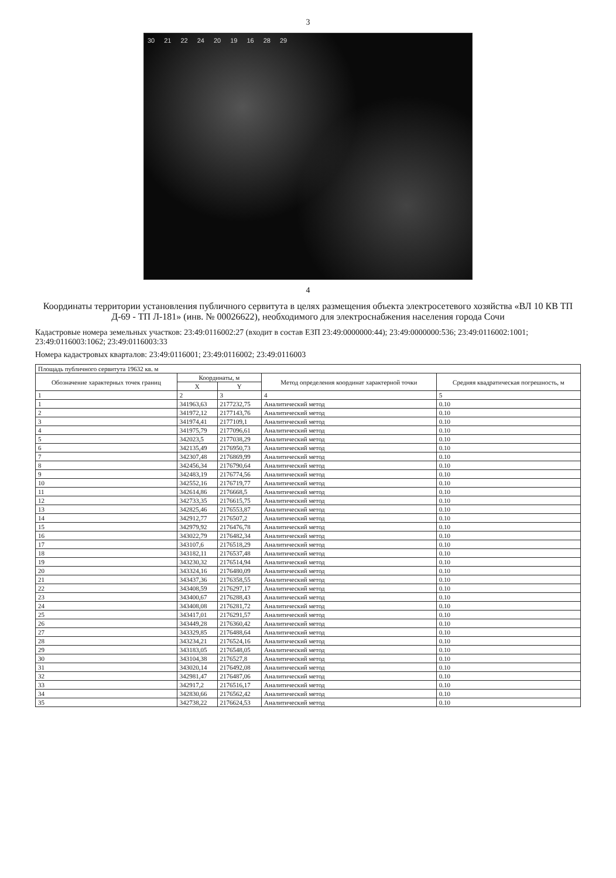3
30 21 22 24 20 19 16 28 29
4
Координаты территории установления публичного сервитута в целях размещения объекта электросетевого хозяйства «ВЛ 10 КВ ТП Д-69 - ТП Л-181» (инв. № 00026622), необходимого для электроснабжения населения города Сочи
Кадастровые номера земельных участков: 23:49:0116002:27 (входит в состав ЕЗП 23:49:0000000:44); 23:49:0000000:536; 23:49:0116002:1001; 23:49:0116003:1062; 23:49:0116003:33
Номера кадастровых кварталов: 23:49:0116001; 23:49:0116002; 23:49:0116003
| Площадь публичного сервитута 19632 кв. м | | | | |
| --- | --- | --- | --- | --- |
| Обозначение характерных точек границ | Координаты, м | | Метод определения координат характерной точки | Средняя квадратическая погрешность, м |
| | X | Y | | |
| 1 | 2 | 3 | 4 | 5 |
| 1 | 341963,63 | 2177232,75 | Аналитический метод | 0.10 |
| 2 | 341972,12 | 2177143,76 | Аналитический метод | 0.10 |
| 3 | 341974,41 | 2177109,1 | Аналитический метод | 0.10 |
| 4 | 341975,79 | 2177096,61 | Аналитический метод | 0.10 |
| 5 | 342023,5 | 2177038,29 | Аналитический метод | 0.10 |
| 6 | 342135,49 | 2176950,73 | Аналитический метод | 0.10 |
| 7 | 342307,48 | 2176869,99 | Аналитический метод | 0.10 |
| 8 | 342456,34 | 2176790,64 | Аналитический метод | 0.10 |
| 9 | 342483,19 | 2176774,56 | Аналитический метод | 0.10 |
| 10 | 342552,16 | 2176719,77 | Аналитический метод | 0.10 |
| 11 | 342614,86 | 2176668,5 | Аналитический метод | 0.10 |
| 12 | 342733,35 | 2176615,75 | Аналитический метод | 0.10 |
| 13 | 342825,46 | 2176553,87 | Аналитический метод | 0.10 |
| 14 | 342912,77 | 2176507,2 | Аналитический метод | 0.10 |
| 15 | 342979,92 | 2176476,78 | Аналитический метод | 0.10 |
| 16 | 343022,79 | 2176482,34 | Аналитический метод | 0.10 |
| 17 | 343107,6 | 2176518,29 | Аналитический метод | 0.10 |
| 18 | 343182,11 | 2176537,48 | Аналитический метод | 0.10 |
| 19 | 343230,32 | 2176514,94 | Аналитический метод | 0.10 |
| 20 | 343324,16 | 2176480,09 | Аналитический метод | 0.10 |
| 21 | 343437,36 | 2176358,55 | Аналитический метод | 0.10 |
| 22 | 343408,59 | 2176297,17 | Аналитический метод | 0.10 |
| 23 | 343400,67 | 2176288,43 | Аналитический метод | 0.10 |
| 24 | 343408,08 | 2176281,72 | Аналитический метод | 0.10 |
| 25 | 343417,01 | 2176291,57 | Аналитический метод | 0.10 |
| 26 | 343449,28 | 2176360,42 | Аналитический метод | 0.10 |
| 27 | 343329,85 | 2176488,64 | Аналитический метод | 0.10 |
| 28 | 343234,21 | 2176524,16 | Аналитический метод | 0.10 |
| 29 | 343183,05 | 2176548,05 | Аналитический метод | 0.10 |
| 30 | 343104,38 | 2176527,8 | Аналитический метод | 0.10 |
| 31 | 343020,14 | 2176492,08 | Аналитический метод | 0.10 |
| 32 | 342981,47 | 2176487,06 | Аналитический метод | 0.10 |
| 33 | 342917,2 | 2176516,17 | Аналитический метод | 0.10 |
| 34 | 342830,66 | 2176562,42 | Аналитический метод | 0.10 |
| 35 | 342738,22 | 2176624,53 | Аналитический метод | 0.10 |